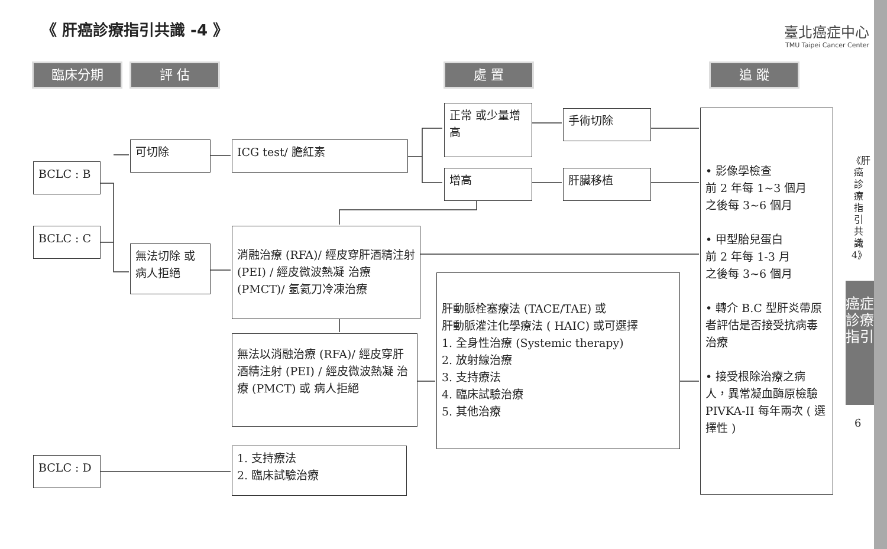《 肝癌診療指引共識 -4 》
臺北癌症中心
TMU Taipei Cancer Center
臨床分期 評 估 處 置 追 蹤
BCLC : B
BCLC : C
BCLC : D
可切除
無法切除 或病人拒絕
ICG test/ 膽紅素
正常 或少量增高
增高
手術切除
肝臟移植
消融治療 (RFA)/ 經皮穿肝酒精注射 (PEI) / 經皮微波熱凝 治療 (PMCT)/ 氬氦刀冷凍治療
無法以消融治療 (RFA)/ 經皮穿肝酒精注射 (PEI) / 經皮微波熱凝 治療 (PMCT) 或 病人拒絕
肝動脈栓塞療法 (TACE/TAE) 或
肝動脈灌注化學療法 ( HAIC) 或可選擇
1. 全身性治療 (Systemic therapy)
2. 放射線治療
3. 支持療法
4. 臨床試驗治療
5. 其他治療
1. 支持療法
2. 臨床試驗治療
• 影像學檢查
前 2 年每 1~3 個月
之後每 3~6 個月
• 甲型胎兒蛋白
前 2 年每 1-3 月
之後每 3~6 個月
• 轉介 B.C 型肝炎帶原者評估是否接受抗病毒治療
• 接受根除治療之病人，異常凝血酶原檢驗 PIVKA-II 每年兩次 ( 選擇性 )
《肝癌診療指引共識4》
癌症診療指引
6